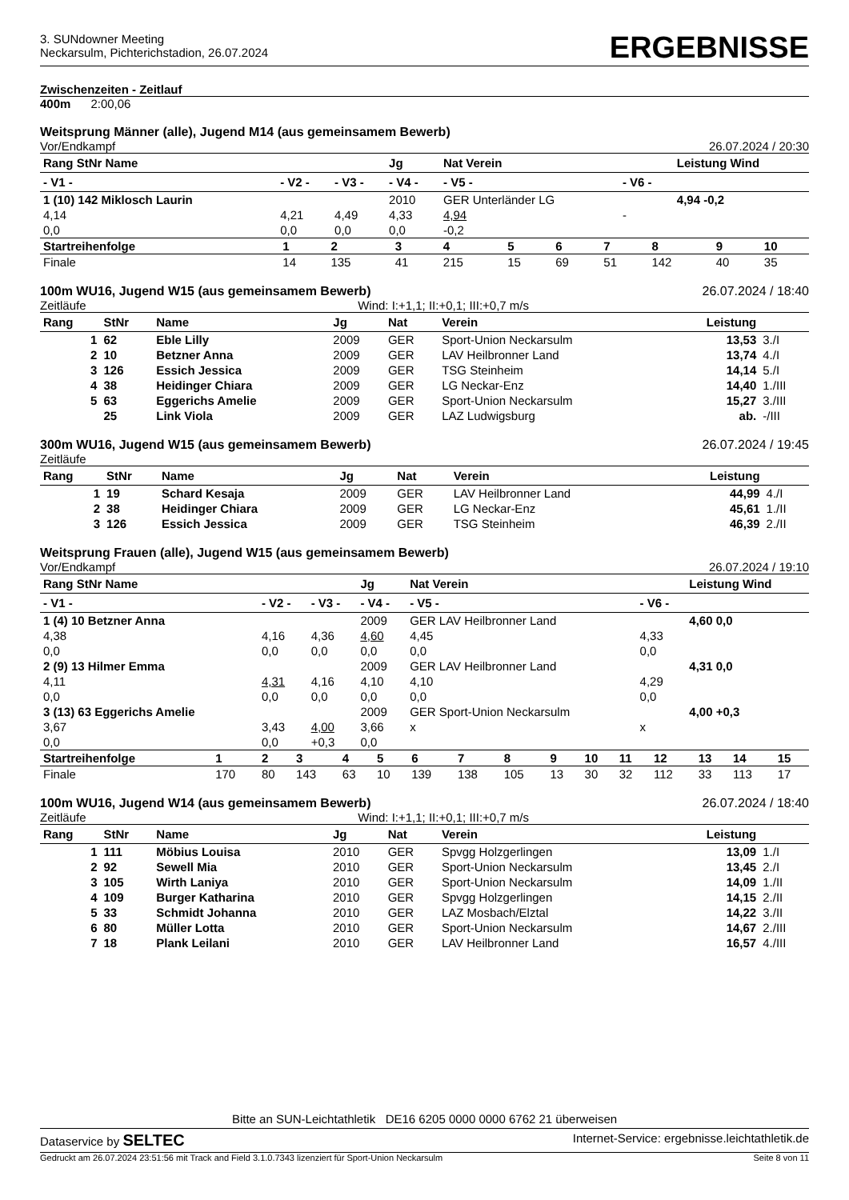3. SUNdowner Meeting
Neckarsulm, Pichterichstadion, 26.07.2024
ERGEBNISSE
Zwischenzeiten - Zeitlauf
400m 2:00,06
Weitsprung Männer (alle), Jugend M14 (aus gemeinsamem Bewerb)
Vor/Endkampf 26.07.2024 / 20:30
| Rang StNr Name | | | Jg | Nat Verein | | Leistung Wind |
| --- | --- | --- | --- | --- | --- | --- |
| - V1 - | - V2 - | - V3 - | - V4 - | - V5 - | - V6 - | |
| 1 (10) 142 Miklosch Laurin | | | 2010 | GER Unterländer LG | | 4,94 -0,2 |
| 4,14 | 4,21 | 4,49 | 4,33 | 4,94 | - | |
| 0,0 | 0,0 | 0,0 | 0,0 | -0,2 | | |
| Startreihenfolge | 1 | 2 | 3 | 4 | 5 | 6 | 7 | 8 | 9 | 10 |
| Finale | 14 | 135 | 41 | 215 | 15 | 69 | 51 | 142 | 40 | 35 |
100m WU16, Jugend W15 (aus gemeinsamem Bewerb) 26.07.2024 / 18:40
Zeitläufe Wind: I:+1,1; II:+0,1; III:+0,7 m/s
| Rang | StNr | Name | Jg | Nat | Verein | Leistung | |
| --- | --- | --- | --- | --- | --- | --- | --- |
| 1 | 62 | Eble Lilly | 2009 | GER | Sport-Union Neckarsulm | 13,53 | 3./I |
| 2 | 10 | Betzner Anna | 2009 | GER | LAV Heilbronner Land | 13,74 | 4./I |
| 3 | 126 | Essich Jessica | 2009 | GER | TSG Steinheim | 14,14 | 5./I |
| 4 | 38 | Heidinger Chiara | 2009 | GER | LG Neckar-Enz | 14,40 | 1./III |
| 5 | 63 | Eggerichs Amelie | 2009 | GER | Sport-Union Neckarsulm | 15,27 | 3./III |
| | 25 | Link Viola | 2009 | GER | LAZ Ludwigsburg | ab. | -/III |
300m WU16, Jugend W15 (aus gemeinsamem Bewerb) 26.07.2024 / 19:45
Zeitläufe
| Rang | StNr | Name | Jg | Nat | Verein | Leistung | |
| --- | --- | --- | --- | --- | --- | --- | --- |
| 1 | 19 | Schard Kesaja | 2009 | GER | LAV Heilbronner Land | 44,99 | 4./I |
| 2 | 38 | Heidinger Chiara | 2009 | GER | LG Neckar-Enz | 45,61 | 1./II |
| 3 | 126 | Essich Jessica | 2009 | GER | TSG Steinheim | 46,39 | 2./II |
Weitsprung Frauen (alle), Jugend W15 (aus gemeinsamem Bewerb)
Vor/Endkampf 26.07.2024 / 19:10
| Rang StNr Name | | | Jg | Nat Verein | | Leistung Wind |
| --- | --- | --- | --- | --- | --- | --- |
| - V1 - | - V2 - | - V3 - | - V4 - | - V5 - | - V6 - | |
| 1 (4) 10 Betzner Anna | | | 2009 | GER LAV Heilbronner Land | | 4,60 0,0 |
| 4,38 | 4,16 | 4,36 | 4,60 | 4,45 | 4,33 | |
| 0,0 | 0,0 | 0,0 | 0,0 | 0,0 | 0,0 | |
| 2 (9) 13 Hilmer Emma | | | 2009 | GER LAV Heilbronner Land | | 4,31 0,0 |
| 4,11 | 4,31 | 4,16 | 4,10 | 4,10 | 4,29 | |
| 0,0 | 0,0 | 0,0 | 0,0 | 0,0 | 0,0 | |
| 3 (13) 63 Eggerichs Amelie | | | 2009 | GER Sport-Union Neckarsulm | | 4,00 +0,3 |
| 3,67 | 3,43 | 4,00 | 3,66 | x | x | |
| 0,0 | 0,0 | +0,3 | 0,0 | | | |
| Startreihenfolge | 1 | 2 | 3 | 4 | 5 | 6 | 7 | 8 | 9 | 10 | 11 | 12 | 13 | 14 | 15 |
| Finale | 170 | 80 | 143 | 63 | 10 | 139 | 138 | 105 | 13 | 30 | 32 | 112 | 33 | 113 | 17 |
100m WU16, Jugend W14 (aus gemeinsamem Bewerb) 26.07.2024 / 18:40
Zeitläufe Wind: I:+1,1; II:+0,1; III:+0,7 m/s
| Rang | StNr | Name | Jg | Nat | Verein | Leistung | |
| --- | --- | --- | --- | --- | --- | --- | --- |
| 1 | 111 | Möbius Louisa | 2010 | GER | Spvgg Holzgerlingen | 13,09 | 1./I |
| 2 | 92 | Sewell Mia | 2010 | GER | Sport-Union Neckarsulm | 13,45 | 2./I |
| 3 | 105 | Wirth Laniya | 2010 | GER | Sport-Union Neckarsulm | 14,09 | 1./II |
| 4 | 109 | Burger Katharina | 2010 | GER | Spvgg Holzgerlingen | 14,15 | 2./II |
| 5 | 33 | Schmidt Johanna | 2010 | GER | LAZ Mosbach/Elztal | 14,22 | 3./II |
| 6 | 80 | Müller Lotta | 2010 | GER | Sport-Union Neckarsulm | 14,67 | 2./III |
| 7 | 18 | Plank Leilani | 2010 | GER | LAV Heilbronner Land | 16,57 | 4./III |
Bitte an SUN-Leichtathletik DE16 6205 0000 0000 6762 21 überweisen
Dataservice by SELTEC Internet-Service: ergebnisse.leichtathletik.de
Gedruckt am 26.07.2024 23:51:56 mit Track and Field 3.1.0.7343 lizenziert für Sport-Union Neckarsulm Seite 8 von 11